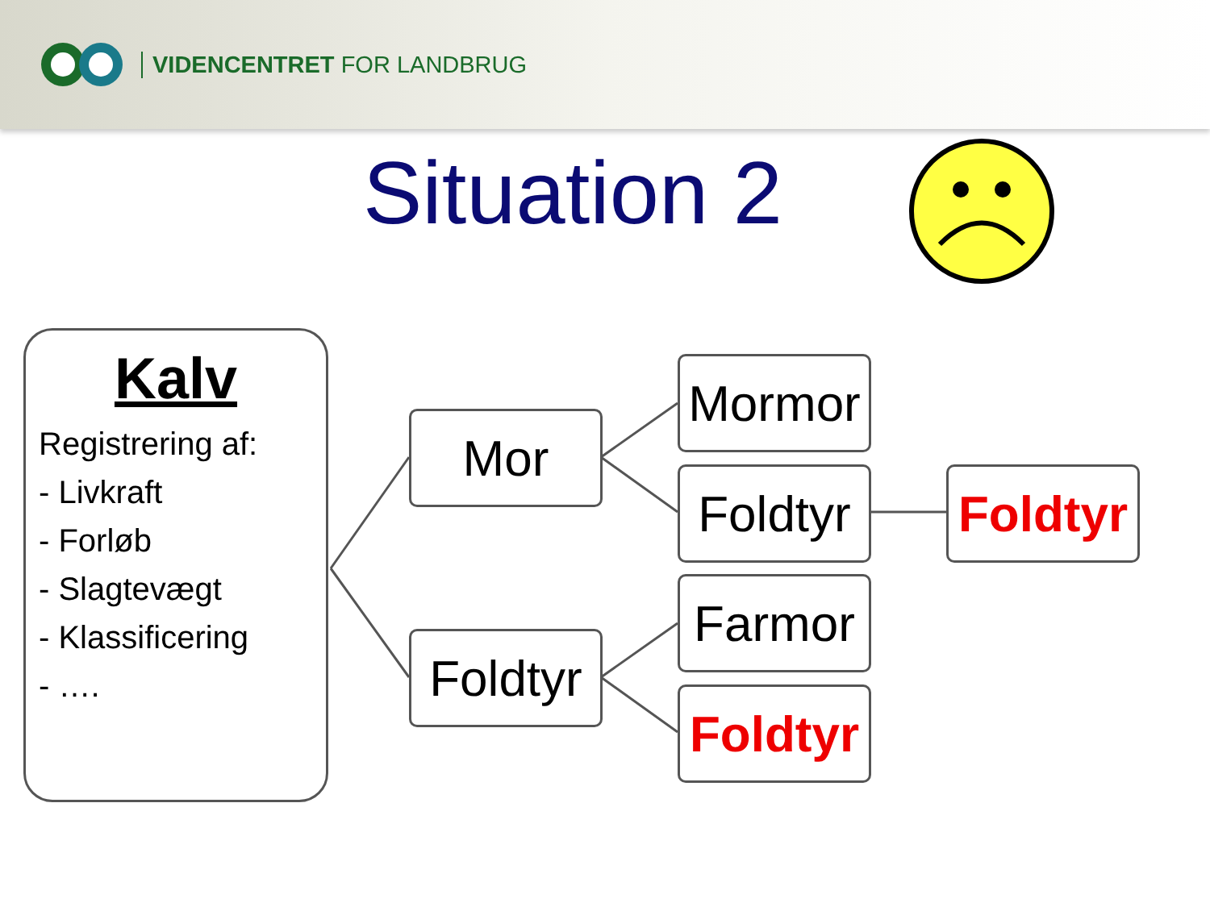VIDENCENTRET FOR LANDBRUG
Situation 2
Kalv
Registrering af:
- Livkraft
- Forløb
- Slagtevægt
- Klassificering
- ….
Mor
Foldtyr
Mormor
Foldtyr
Foldtyr
Farmor
Foldtyr